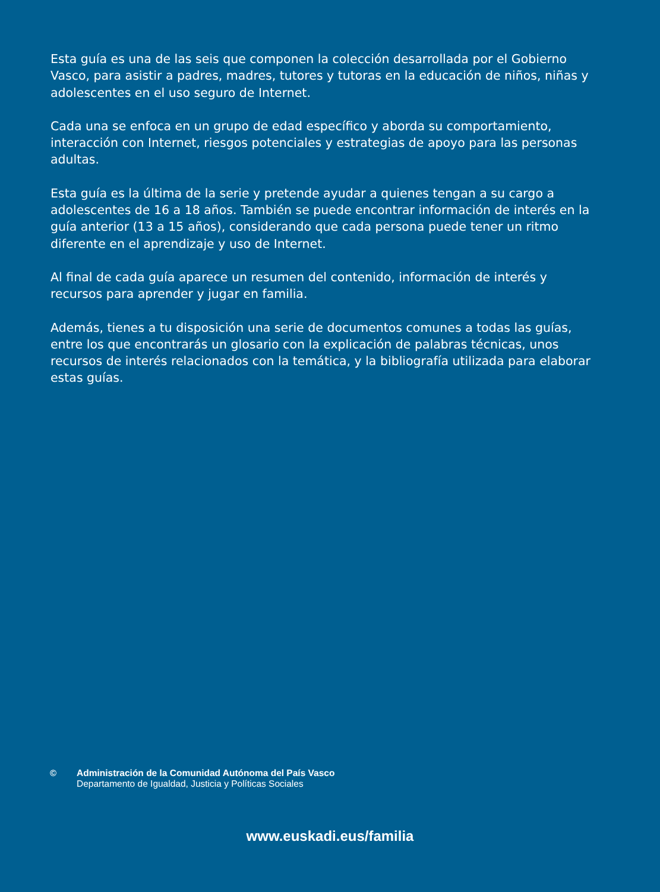Esta guía es una de las seis que componen la colección desarrollada por el Gobierno Vasco, para asistir a padres, madres, tutores y tutoras en la educación de niños, niñas y adolescentes en el uso seguro de Internet.
Cada una se enfoca en un grupo de edad específico y aborda su comportamiento, interacción con Internet, riesgos potenciales y estrategias de apoyo para las personas adultas.
Esta guía es la última de la serie y pretende ayudar a quienes tengan a su cargo a adolescentes de 16 a 18 años. También se puede encontrar información de interés en la guía anterior (13 a 15 años), considerando que cada persona puede tener un ritmo diferente en el aprendizaje y uso de Internet.
Al final de cada guía aparece un resumen del contenido, información de interés y recursos para aprender y jugar en familia.
Además, tienes a tu disposición una serie de documentos comunes a todas las guías, entre los que encontrarás un glosario con la explicación de palabras técnicas, unos recursos de interés relacionados con la temática, y la bibliografía utilizada para elaborar estas guías.
© Administración de la Comunidad Autónoma del País Vasco
Departamento de Igualdad, Justicia y Políticas Sociales
www.euskadi.eus/familia